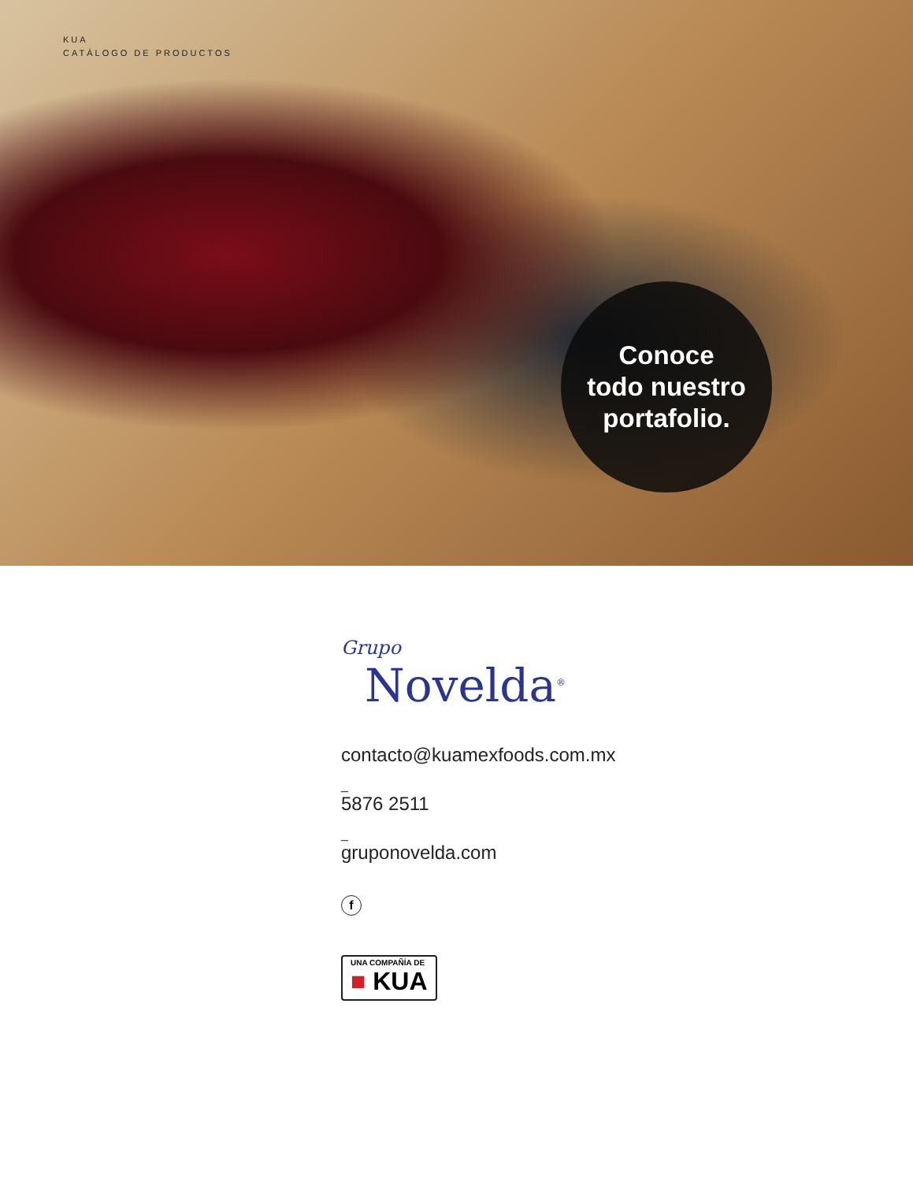KUA
CATÁLOGO DE PRODUCTOS
Conoce
todo nuestro
portafolio.
Grupo
Novelda<sup>®</sup>
contacto@kuamexfoods.com.mx
_
5876 2511
_
gruponovelda.com
f
UNA COMPAÑÍA DE ■ KUA